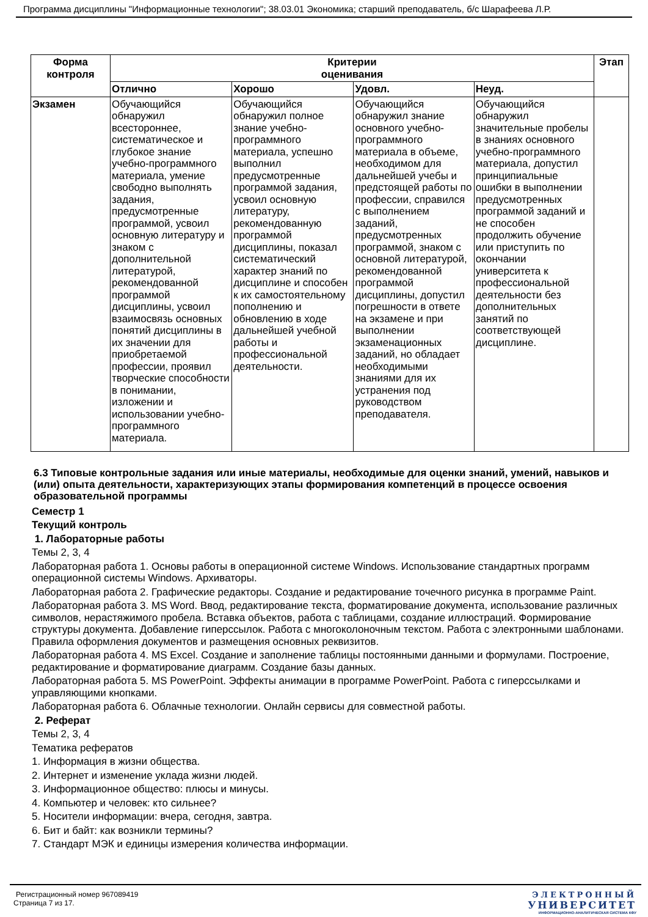Программа дисциплины "Информационные технологии"; 38.03.01 Экономика; старший преподаватель, б/с Шарафеева Л.Р.
| Форма контроля | Критерии оценивания | | | | Этап |
| --- | --- | --- | --- | --- | --- |
| | Отлично | Хорошо | Удовл. | Неуд. | |
| Экзамен | Обучающийся обнаружил всестороннее, систематическое и глубокое знание учебно-программного материала, умение свободно выполнять задания, предусмотренные программой, усвоил основную литературу и знаком с дополнительной литературой, рекомендованной программой дисциплины, усвоил взаимосвязь основных понятий дисциплины в их значении для приобретаемой профессии, проявил творческие способности в понимании, изложении и использовании учебно-программного материала. | Обучающийся обнаружил полное знание учебно-программного материала, успешно выполнил предусмотренные программой задания, усвоил основную литературу, рекомендованную программой дисциплины, показал систематический характер знаний по дисциплине и способен к их самостоятельному пополнению и обновлению в ходе дальнейшей учебной работы и профессиональной деятельности. | Обучающийся обнаружил знание основного учебно-программного материала в объеме, необходимом для дальнейшей учебы и предстоящей работы по профессии, справился с выполнением заданий, предусмотренных программой, знаком с основной литературой, рекомендованной программой дисциплины, допустил погрешности в ответе на экзамене и при выполнении экзаменационных заданий, но обладает необходимыми знаниями для их устранения под руководством преподавателя. | Обучающийся обнаружил значительные пробелы в знаниях основного учебно-программного материала, допустил принципиальные ошибки в выполнении предусмотренных программой заданий и не способен продолжить обучение или приступить по окончании университета к профессиональной деятельности без дополнительных занятий по соответствующей дисциплине. | |
6.3 Типовые контрольные задания или иные материалы, необходимые для оценки знаний, умений, навыков и (или) опыта деятельности, характеризующих этапы формирования компетенций в процессе освоения образовательной программы
Семестр 1
Текущий контроль
1. Лабораторные работы
Темы 2, 3, 4
Лабораторная работа 1. Основы работы в операционной системе Windows. Использование стандартных программ операционной системы Windows. Архиваторы.
Лабораторная работа 2. Графические редакторы. Создание и редактирование точечного рисунка в программе Paint.
Лабораторная работа 3. MS Word. Ввод, редактирование текста, форматирование документа, использование различных символов, нерастяжимого пробела. Вставка объектов, работа с таблицами, создание иллюстраций. Формирование структуры документа. Добавление гиперссылок. Работа с многоколоночным текстом. Работа с электронными шаблонами. Правила оформления документов и размещения основных реквизитов.
Лабораторная работа 4. MS Excel. Создание и заполнение таблицы постоянными данными и формулами. Построение, редактирование и форматирование диаграмм. Создание базы данных.
Лабораторная работа 5. MS PowerPoint. Эффекты анимации в программе PowerPoint. Работа с гиперссылками и управляющими кнопками.
Лабораторная работа 6. Облачные технологии. Онлайн сервисы для совместной работы.
2. Реферат
Темы 2, 3, 4
Тематика рефератов
1. Информация в жизни общества.
2. Интернет и изменение уклада жизни людей.
3. Информационное общество: плюсы и минусы.
4. Компьютер и человек: кто сильнее?
5. Носители информации: вчера, сегодня, завтра.
6. Бит и байт: как возникли термины?
7. Стандарт МЭК и единицы измерения количества информации.
Регистрационный номер 967089419
Страница 7 из 17.
ЭЛЕКТРОННЫЙ
УНИВЕРСИТЕТ
ИНФОРМАЦИОННО-АНАЛИТИЧЕСКАЯ СИСТЕМА КФУ